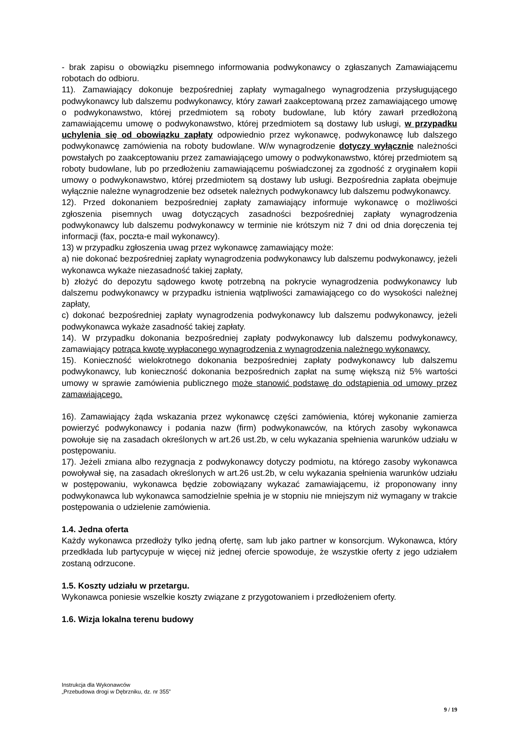- brak zapisu o obowiązku pisemnego informowania podwykonawcy o zgłaszanych Zamawiającemu robotach do odbioru.
11). Zamawiający dokonuje bezpośredniej zapłaty wymagalnego wynagrodzenia przysługującego podwykonawcy lub dalszemu podwykonawcy, który zawarł zaakceptowaną przez zamawiającego umowę o podwykonawstwo, której przedmiotem są roboty budowlane, lub który zawarł przedłożoną zamawiającemu umowę o podwykonawstwo, której przedmiotem są dostawy lub usługi, w przypadku uchylenia się od obowiązku zapłaty odpowiednio przez wykonawcę, podwykonawcę lub dalszego podwykonawcę zamówienia na roboty budowlane. W/w wynagrodzenie dotyczy wyłącznie należności powstałych po zaakceptowaniu przez zamawiającego umowy o podwykonawstwo, której przedmiotem są roboty budowlane, lub po przedłożeniu zamawiającemu poświadczonej za zgodność z oryginałem kopii umowy o podwykonawstwo, której przedmiotem są dostawy lub usługi. Bezpośrednia zapłata obejmuje wyłącznie należne wynagrodzenie bez odsetek należnych podwykonawcy lub dalszemu podwykonawcy.
12). Przed dokonaniem bezpośredniej zapłaty zamawiający informuje wykonawcę o możliwości zgłoszenia pisemnych uwag dotyczących zasadności bezpośredniej zapłaty wynagrodzenia podwykonawcy lub dalszemu podwykonawcy w terminie nie krótszym niż 7 dni od dnia doręczenia tej informacji (fax, poczta-e mail wykonawcy).
13) w przypadku zgłoszenia uwag przez wykonawcę zamawiający może:
a) nie dokonać bezpośredniej zapłaty wynagrodzenia podwykonawcy lub dalszemu podwykonawcy, jeżeli wykonawca wykaże niezasadność takiej zapłaty,
b) złożyć do depozytu sądowego kwotę potrzebną na pokrycie wynagrodzenia podwykonawcy lub dalszemu podwykonawcy w przypadku istnienia wątpliwości zamawiającego co do wysokości należnej zapłaty,
c) dokonać bezpośredniej zapłaty wynagrodzenia podwykonawcy lub dalszemu podwykonawcy, jeżeli podwykonawca wykaże zasadność takiej zapłaty.
14). W przypadku dokonania bezpośredniej zapłaty podwykonawcy lub dalszemu podwykonawcy, zamawiający potrąca kwotę wypłaconego wynagrodzenia z wynagrodzenia należnego wykonawcy.
15). Konieczność wielokrotnego dokonania bezpośredniej zapłaty podwykonawcy lub dalszemu podwykonawcy, lub konieczność dokonania bezpośrednich zapłat na sumę większą niż 5% wartości umowy w sprawie zamówienia publicznego może stanowić podstawę do odstąpienia od umowy przez zamawiającego.
16). Zamawiający żąda wskazania przez wykonawcę części zamówienia, której wykonanie zamierza powierzyć podwykonawcy i podania nazw (firm) podwykonawców, na których zasoby wykonawca powołuje się na zasadach określonych w art.26 ust.2b, w celu wykazania spełnienia warunków udziału w postępowaniu.
17). Jeżeli zmiana albo rezygnacja z podwykonawcy dotyczy podmiotu, na którego zasoby wykonawca powoływał się, na zasadach określonych w art.26 ust.2b, w celu wykazania spełnienia warunków udziału w postępowaniu, wykonawca będzie zobowiązany wykazać zamawiającemu, iż proponowany inny podwykonawca lub wykonawca samodzielnie spełnia je w stopniu nie mniejszym niż wymagany w trakcie postępowania o udzielenie zamówienia.
1.4. Jedna oferta
Każdy wykonawca przedłoży tylko jedną ofertę, sam lub jako partner w konsorcjum. Wykonawca, który przedkłada lub partycypuje w więcej niż jednej ofercie spowoduje, że wszystkie oferty z jego udziałem zostaną odrzucone.
1.5. Koszty udziału w przetargu.
Wykonawca poniesie wszelkie koszty związane z przygotowaniem i przedłożeniem oferty.
1.6. Wizja lokalna terenu budowy
Instrukcja dla Wykonawców
„Przebudowa drogi w Dębrzniku, dz. nr 355”
9 / 19